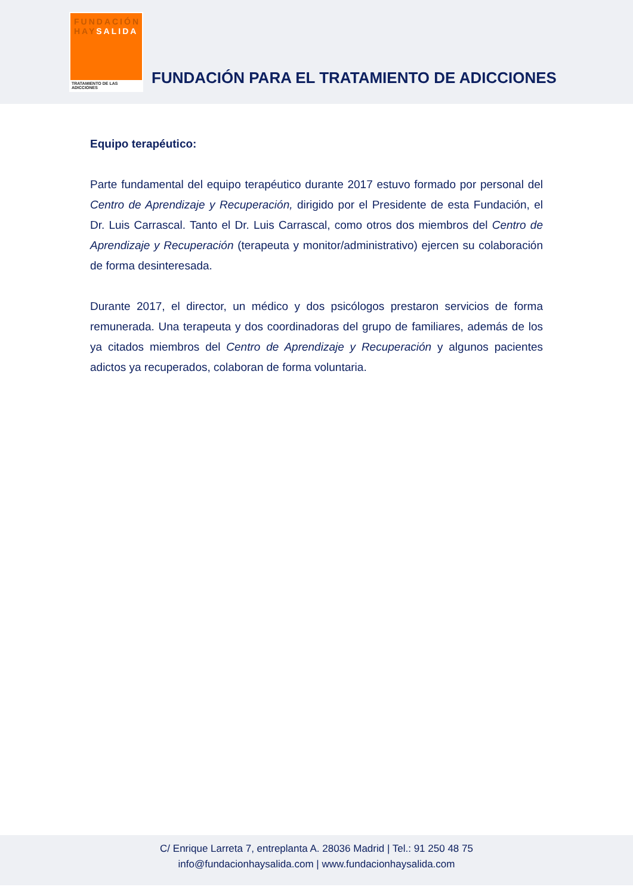FUNDACIÓN
HAYSALIDA
TRATAMIENTO DE LAS ADICCIONES
FUNDACIÓN PARA EL TRATAMIENTO DE ADICCIONES
Equipo terapéutico:
Parte fundamental del equipo terapéutico durante 2017 estuvo formado por personal del Centro de Aprendizaje y Recuperación, dirigido por el Presidente de esta Fundación, el Dr. Luis Carrascal. Tanto el Dr. Luis Carrascal, como otros dos miembros del Centro de Aprendizaje y Recuperación (terapeuta y monitor/administrativo) ejercen su colaboración de forma desinteresada.
Durante 2017, el director, un médico y dos psicólogos prestaron servicios de forma remunerada. Una terapeuta y dos coordinadoras del grupo de familiares, además de los ya citados miembros del Centro de Aprendizaje y Recuperación y algunos pacientes adictos ya recuperados, colaboran de forma voluntaria.
C/ Enrique Larreta 7, entreplanta A. 28036 Madrid | Tel.: 91 250 48 75
info@fundacionhaysalida.com | www.fundacionhaysalida.com